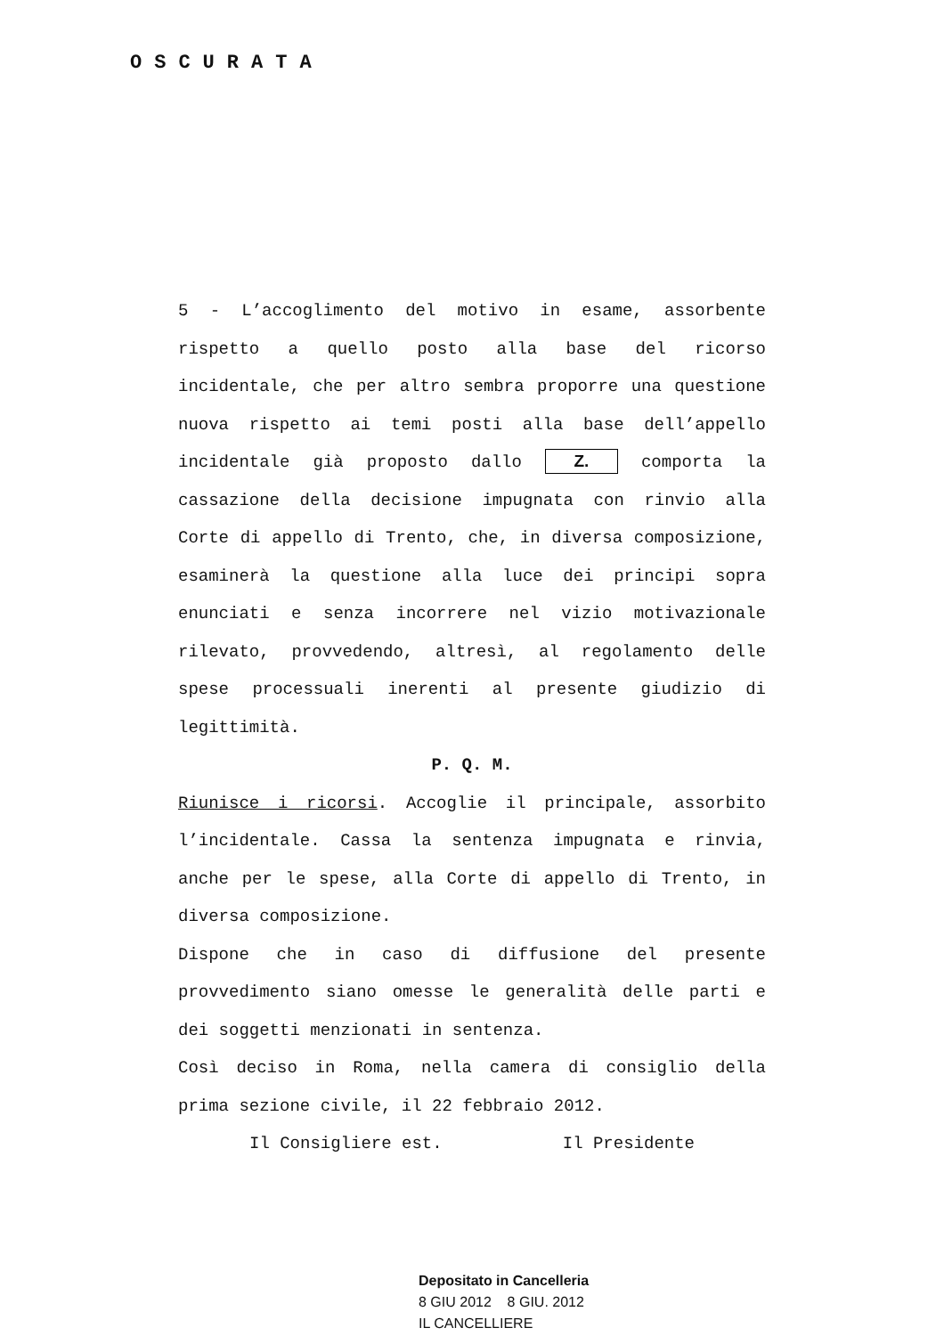OSCURATA
5 - L’accoglimento del motivo in esame, assorbente rispetto a quello posto alla base del ricorso incidentale, che per altro sembra proporre una questione nuova rispetto ai temi posti alla base dell’appello incidentale già proposto dallo Z. comporta la cassazione della decisione impugnata con rinvio alla Corte di appello di Trento, che, in diversa composizione, esaminerà la questione alla luce dei principi sopra enunciati e senza incorrere nel vizio motivazionale rilevato, provvedendo, altresì, al regolamento delle spese processuali inerenti al presente giudizio di legittimità.
P. Q. M.
Riunisce i ricorsi. Accoglie il principale, assorbito l’incidentale. Cassa la sentenza impugnata e rinvia, anche per le spese, alla Corte di appello di Trento, in diversa composizione.
Dispone che in caso di diffusione del presente provvedimento siano omesse le generalità delle parti e dei soggetti menzionati in sentenza.
Così deciso in Roma, nella camera di consiglio della prima sezione civile, il 22 febbraio 2012.
Il Consigliere est. Il Presidente
Depositato in Cancelleria
8 GIU 2012 8 GIU. 2012
IL CANCELLIERE